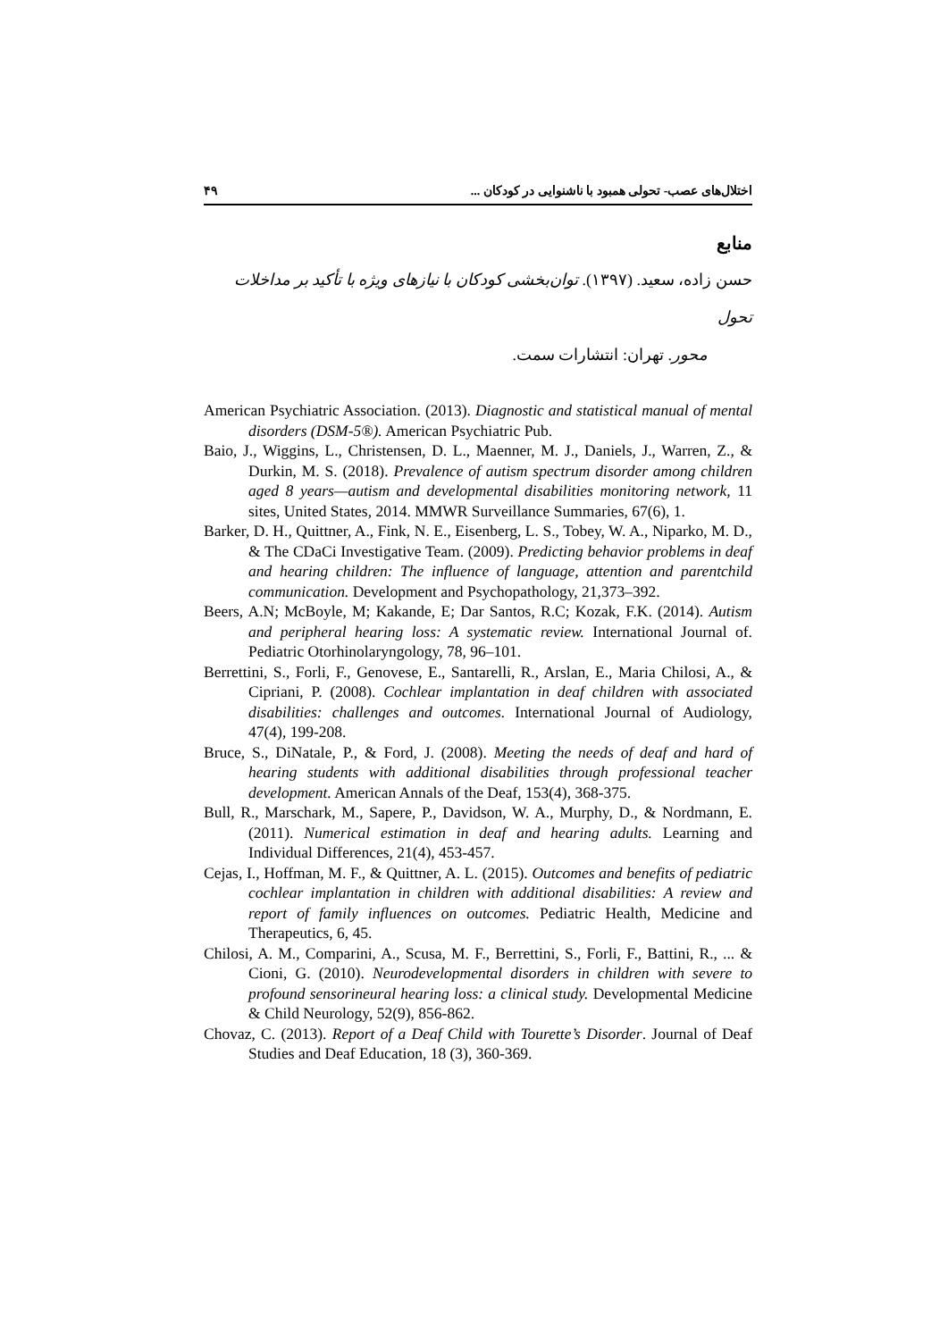اختلال‌های عصب- تحولی همبود با ناشنوایی در کودکان ... ۴۹
منابع
حسن زاده، سعید. (۱۳۹۷). توان‌بخشی کودکان با نیازهای ویژه با تأکید بر مداخلات تحول
محور. تهران: انتشارات سمت.
American Psychiatric Association. (2013). Diagnostic and statistical manual of mental disorders (DSM-5®). American Psychiatric Pub.
Baio, J., Wiggins, L., Christensen, D. L., Maenner, M. J., Daniels, J., Warren, Z., & Durkin, M. S. (2018). Prevalence of autism spectrum disorder among children aged 8 years—autism and developmental disabilities monitoring network, 11 sites, United States, 2014. MMWR Surveillance Summaries, 67(6), 1.
Barker, D. H., Quittner, A., Fink, N. E., Eisenberg, L. S., Tobey, W. A., Niparko, M. D., & The CDaCi Investigative Team. (2009). Predicting behavior problems in deaf and hearing children: The influence of language, attention and parentchild communication. Development and Psychopathology, 21,373–392.
Beers, A.N; McBoyle, M; Kakande, E; Dar Santos, R.C; Kozak, F.K. (2014). Autism and peripheral hearing loss: A systematic review. International Journal of. Pediatric Otorhinolaryngology, 78, 96–101.
Berrettini, S., Forli, F., Genovese, E., Santarelli, R., Arslan, E., Maria Chilosi, A., & Cipriani, P. (2008). Cochlear implantation in deaf children with associated disabilities: challenges and outcomes. International Journal of Audiology, 47(4), 199-208.
Bruce, S., DiNatale, P., & Ford, J. (2008). Meeting the needs of deaf and hard of hearing students with additional disabilities through professional teacher development. American Annals of the Deaf, 153(4), 368-375.
Bull, R., Marschark, M., Sapere, P., Davidson, W. A., Murphy, D., & Nordmann, E. (2011). Numerical estimation in deaf and hearing adults. Learning and Individual Differences, 21(4), 453-457.
Cejas, I., Hoffman, M. F., & Quittner, A. L. (2015). Outcomes and benefits of pediatric cochlear implantation in children with additional disabilities: A review and report of family influences on outcomes. Pediatric Health, Medicine and Therapeutics, 6, 45.
Chilosi, A. M., Comparini, A., Scusa, M. F., Berrettini, S., Forli, F., Battini, R., ... & Cioni, G. (2010). Neurodevelopmental disorders in children with severe to profound sensorineural hearing loss: a clinical study. Developmental Medicine & Child Neurology, 52(9), 856-862.
Chovaz, C. (2013). Report of a Deaf Child with Tourette’s Disorder. Journal of Deaf Studies and Deaf Education, 18 (3), 360-369.